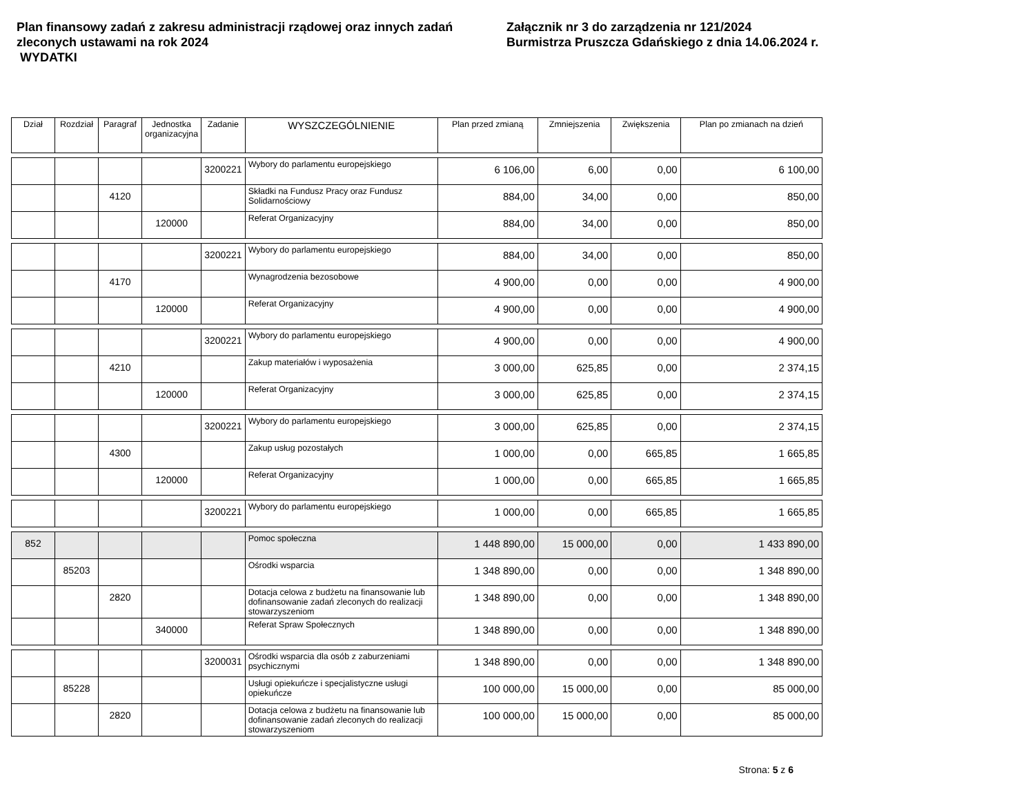Plan finansowy zadań z zakresu administracji rządowej oraz innych zadań zleconych ustawami na rok 2024
WYDATKI
Załącznik nr 3 do zarządzenia nr 121/2024
Burmistrza Pruszcza Gdańskiego z dnia 14.06.2024 r.
| Dział | Rozdział | Paragraf | Jednostka organizacyjna | Zadanie | WYSZCZEGÓLNIENIE | Plan przed zmianą | Zmniejszenia | Zwiększenia | Plan po zmianach na dzień |
| --- | --- | --- | --- | --- | --- | --- | --- | --- | --- |
| | | | | 3200221 | Wybory do parlamentu europejskiego | 6 106,00 | 6,00 | 0,00 | 6 100,00 |
| | | 4120 | | | Składki na Fundusz Pracy oraz Fundusz Solidarnościowy | 884,00 | 34,00 | 0,00 | 850,00 |
| | | | 120000 | | Referat Organizacyjny | 884,00 | 34,00 | 0,00 | 850,00 |
| | | | | 3200221 | Wybory do parlamentu europejskiego | 884,00 | 34,00 | 0,00 | 850,00 |
| | | 4170 | | | Wynagrodzenia bezosobowe | 4 900,00 | 0,00 | 0,00 | 4 900,00 |
| | | | 120000 | | Referat Organizacyjny | 4 900,00 | 0,00 | 0,00 | 4 900,00 |
| | | | | 3200221 | Wybory do parlamentu europejskiego | 4 900,00 | 0,00 | 0,00 | 4 900,00 |
| | | 4210 | | | Zakup materiałów i wyposażenia | 3 000,00 | 625,85 | 0,00 | 2 374,15 |
| | | | 120000 | | Referat Organizacyjny | 3 000,00 | 625,85 | 0,00 | 2 374,15 |
| | | | | 3200221 | Wybory do parlamentu europejskiego | 3 000,00 | 625,85 | 0,00 | 2 374,15 |
| | | 4300 | | | Zakup usług pozostałych | 1 000,00 | 0,00 | 665,85 | 1 665,85 |
| | | | 120000 | | Referat Organizacyjny | 1 000,00 | 0,00 | 665,85 | 1 665,85 |
| | | | | 3200221 | Wybory do parlamentu europejskiego | 1 000,00 | 0,00 | 665,85 | 1 665,85 |
| 852 | | | | | Pomoc społeczna | 1 448 890,00 | 15 000,00 | 0,00 | 1 433 890,00 |
| | 85203 | | | | Ośrodki wsparcia | 1 348 890,00 | 0,00 | 0,00 | 1 348 890,00 |
| | | 2820 | | | Dotacja celowa z budżetu na finansowanie lub dofinansowanie zadań zleconych do realizacji stowarzyszeniom | 1 348 890,00 | 0,00 | 0,00 | 1 348 890,00 |
| | | | 340000 | | Referat Spraw Społecznych | 1 348 890,00 | 0,00 | 0,00 | 1 348 890,00 |
| | | | | 3200031 | Ośrodki wsparcia dla osób z zaburzeniami psychicznymi | 1 348 890,00 | 0,00 | 0,00 | 1 348 890,00 |
| | 85228 | | | | Usługi opiekuńcze i specjalistyczne usługi opiekuńcze | 100 000,00 | 15 000,00 | 0,00 | 85 000,00 |
| | | 2820 | | | Dotacja celowa z budżetu na finansowanie lub dofinansowanie zadań zleconych do realizacji stowarzyszeniom | 100 000,00 | 15 000,00 | 0,00 | 85 000,00 |
Strona: 5 z 6